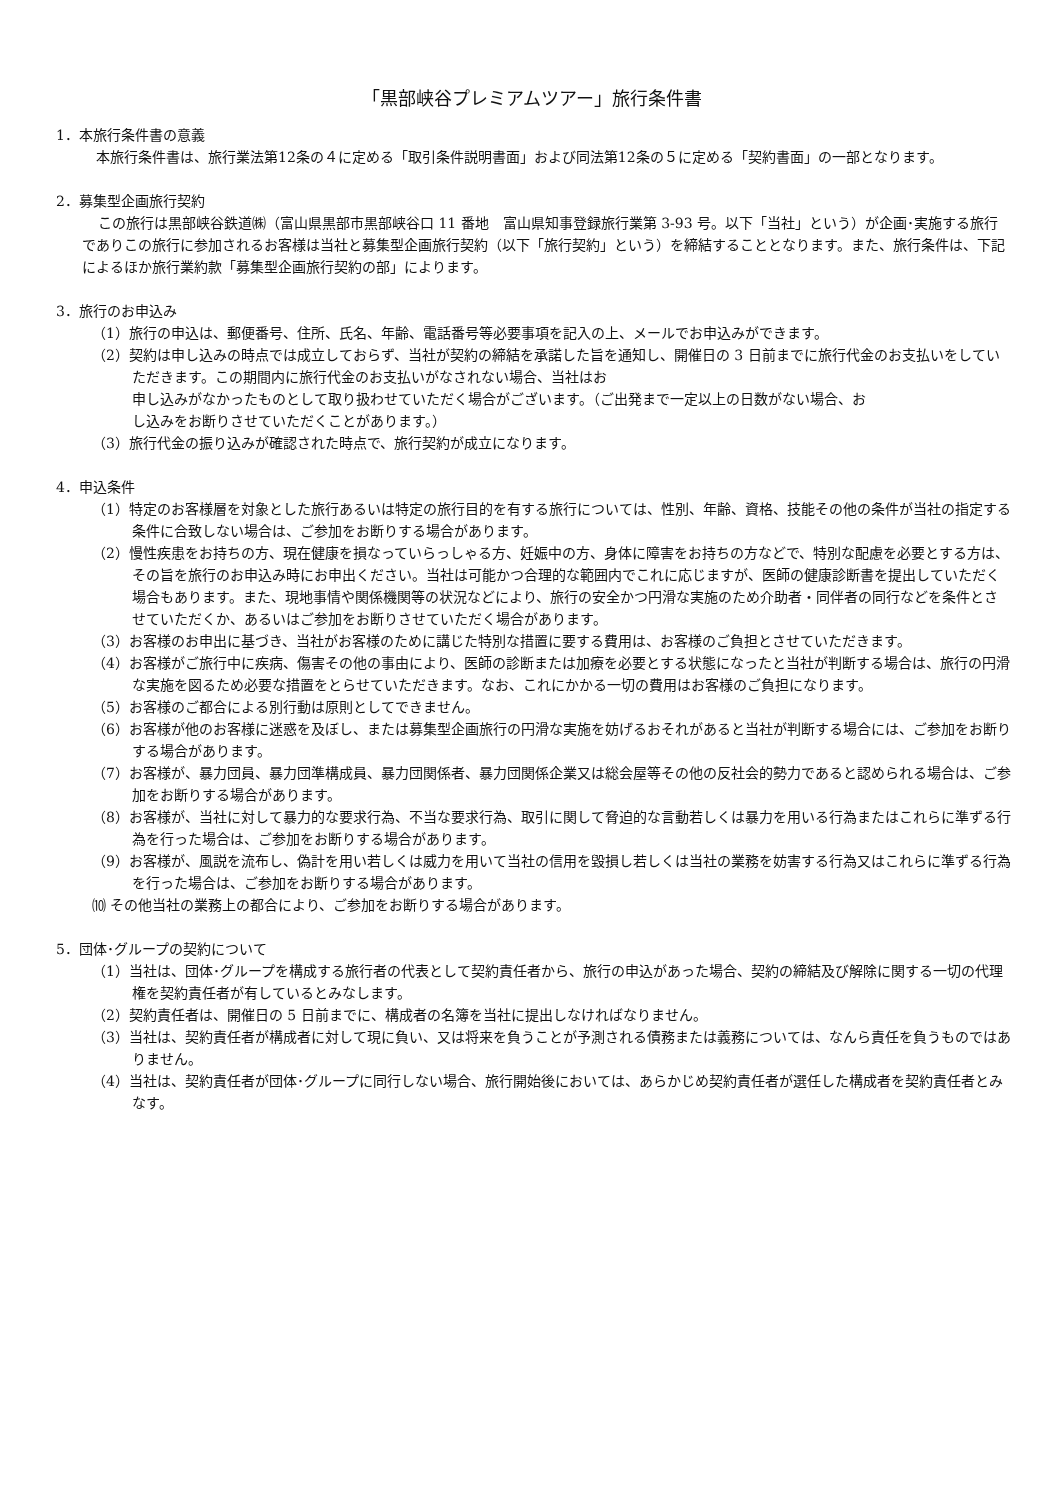「黒部峡谷プレミアムツアー」旅行条件書
1．本旅行条件書の意義
本旅行条件書は、旅行業法第12条の４に定める「取引条件説明書面」および同法第12条の５に定める「契約書面」の一部となります。
2．募集型企画旅行契約
この旅行は黒部峡谷鉄道㈱（富山県黒部市黒部峡谷口 11 番地　富山県知事登録旅行業第 3-93 号。以下「当社」という）が企画･実施する旅行でありこの旅行に参加されるお客様は当社と募集型企画旅行契約（以下「旅行契約」という）を締結することとなります。また、旅行条件は、下記によるほか旅行業約款「募集型企画旅行契約の部」によります。
3．旅行のお申込み
（1）旅行の申込は、郵便番号、住所、氏名、年齢、電話番号等必要事項を記入の上、メールでお申込みができます。
（2）契約は申し込みの時点では成立しておらず、当社が契約の締結を承諾した旨を通知し、開催日の 3 日前までに旅行代金のお支払いをしていただきます。この期間内に旅行代金のお支払いがなされない場合、当社はお
申し込みがなかったものとして取り扱わせていただく場合がございます。（ご出発まで一定以上の日数がない場合、お
し込みをお断りさせていただくことがあります。）
（3）旅行代金の振り込みが確認された時点で、旅行契約が成立になります。
4．申込条件
（1）特定のお客様層を対象とした旅行あるいは特定の旅行目的を有する旅行については、性別、年齢、資格、技能その他の条件が当社の指定する条件に合致しない場合は、ご参加をお断りする場合があります。
（2）慢性疾患をお持ちの方、現在健康を損なっていらっしゃる方、妊娠中の方、身体に障害をお持ちの方などで、特別な配慮を必要とする方は、その旨を旅行のお申込み時にお申出ください。当社は可能かつ合理的な範囲内でこれに応じますが、医師の健康診断書を提出していただく場合もあります。また、現地事情や関係機関等の状況などにより、旅行の安全かつ円滑な実施のため介助者・同伴者の同行などを条件とさせていただくか、あるいはご参加をお断りさせていただく場合があります。
（3）お客様のお申出に基づき、当社がお客様のために講じた特別な措置に要する費用は、お客様のご負担とさせていただきます。
（4）お客様がご旅行中に疾病、傷害その他の事由により、医師の診断または加療を必要とする状態になったと当社が判断する場合は、旅行の円滑な実施を図るため必要な措置をとらせていただきます。なお、これにかかる一切の費用はお客様のご負担になります。
（5）お客様のご都合による別行動は原則としてできません。
（6）お客様が他のお客様に迷惑を及ぼし、または募集型企画旅行の円滑な実施を妨げるおそれがあると当社が判断する場合には、ご参加をお断りする場合があります。
（7）お客様が、暴力団員、暴力団準構成員、暴力団関係者、暴力団関係企業又は総会屋等その他の反社会的勢力であると認められる場合は、ご参加をお断りする場合があります。
（8）お客様が、当社に対して暴力的な要求行為、不当な要求行為、取引に関して脅迫的な言動若しくは暴力を用いる行為またはこれらに準ずる行為を行った場合は、ご参加をお断りする場合があります。
（9）お客様が、風説を流布し、偽計を用い若しくは威力を用いて当社の信用を毀損し若しくは当社の業務を妨害する行為又はこれらに準ずる行為を行った場合は、ご参加をお断りする場合があります。
⑽ その他当社の業務上の都合により、ご参加をお断りする場合があります。
5．団体･グループの契約について
（1）当社は、団体･グループを構成する旅行者の代表として契約責任者から、旅行の申込があった場合、契約の締結及び解除に関する一切の代理権を契約責任者が有しているとみなします。
（2）契約責任者は、開催日の 5 日前までに、構成者の名簿を当社に提出しなければなりません。
（3）当社は、契約責任者が構成者に対して現に負い、又は将来を負うことが予測される債務または義務については、なんら責任を負うものではありません。
（4）当社は、契約責任者が団体･グループに同行しない場合、旅行開始後においては、あらかじめ契約責任者が選任した構成者を契約責任者とみなす。